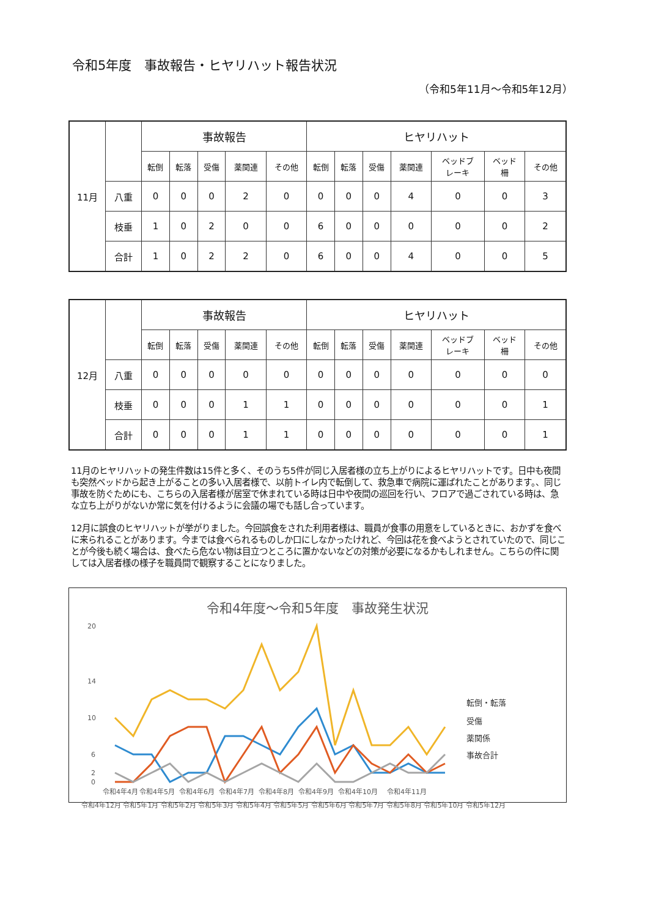令和5年度　事故報告・ヒヤリハット報告状況
（令和5年11月～令和5年12月）
| 11月 | | 事故報告 | | | | | ヒヤリハット | | | | | | |
| | | 転倒 | 転落 | 受傷 | 薬関連 | その他 | 転倒 | 転落 | 受傷 | 薬関連 | ベッドブ レーキ | ベッド 柵 | その他 |
| | 八重 | 0 | 0 | 0 | 2 | 0 | 0 | 0 | 0 | 4 | 0 | 0 | 3 |
| | 枝垂 | 1 | 0 | 2 | 0 | 0 | 6 | 0 | 0 | 0 | 0 | 0 | 2 |
| | 合計 | 1 | 0 | 2 | 2 | 0 | 6 | 0 | 0 | 4 | 0 | 0 | 5 |
| 12月 | | 事故報告 | | | | | ヒヤリハット | | | | | | |
| | | 転倒 | 転落 | 受傷 | 薬関連 | その他 | 転倒 | 転落 | 受傷 | 薬関連 | ベッドブ レーキ | ベッド 柵 | その他 |
| | 八重 | 0 | 0 | 0 | 0 | 0 | 0 | 0 | 0 | 0 | 0 | 0 | 0 |
| | 枝垂 | 0 | 0 | 0 | 1 | 1 | 0 | 0 | 0 | 0 | 0 | 0 | 1 |
| | 合計 | 0 | 0 | 0 | 1 | 1 | 0 | 0 | 0 | 0 | 0 | 0 | 1 |
11月のヒヤリハットの発生件数は15件と多く、そのうち5件が同じ入居者様の立ち上がりによるヒヤリハットです。日中も夜間も突然ベッドから起き上がることの多い入居者様で、以前トイレ内で転倒して、救急車で病院に運ばれたことがあります。、同じ事故を防ぐためにも、こちらの入居者様が居室で休まれている時は日中や夜間の巡回を行い、フロアで過ごされている時は、急な立ち上がりがないか常に気を付けるように会議の場でも話し合っています。
12月に誤食のヒヤリハットが挙がりました。今回誤食をされた利用者様は、職員が食事の用意をしているときに、おかずを食べに来られることがあります。今までは食べられるものしか口にしなかったけれど、今回は花を食べようとされていたので、同じことが今後も続く場合は、食べたら危ない物は目立つところに置かないなどの対策が必要になるかもしれません。こちらの件に関しては入居者様の様子を職員間で観察することになりました。
令和4年度～令和5年度　事故発生状況
20
14
10
6
2
0
転倒・転落
受傷
薬関係
事故合計
令和4年4月
令和4年5月
令和4年6月
令和4年7月
令和4年8月
令和4年9月
令和4年10月
令和4年11月
令和4年12月 令和5年1月 令和5年2月 令和5年3月 令和5年4月 令和5年5月 令和5年6月 令和5年7月 令和5年8月 令和5年10月 令和5年12月